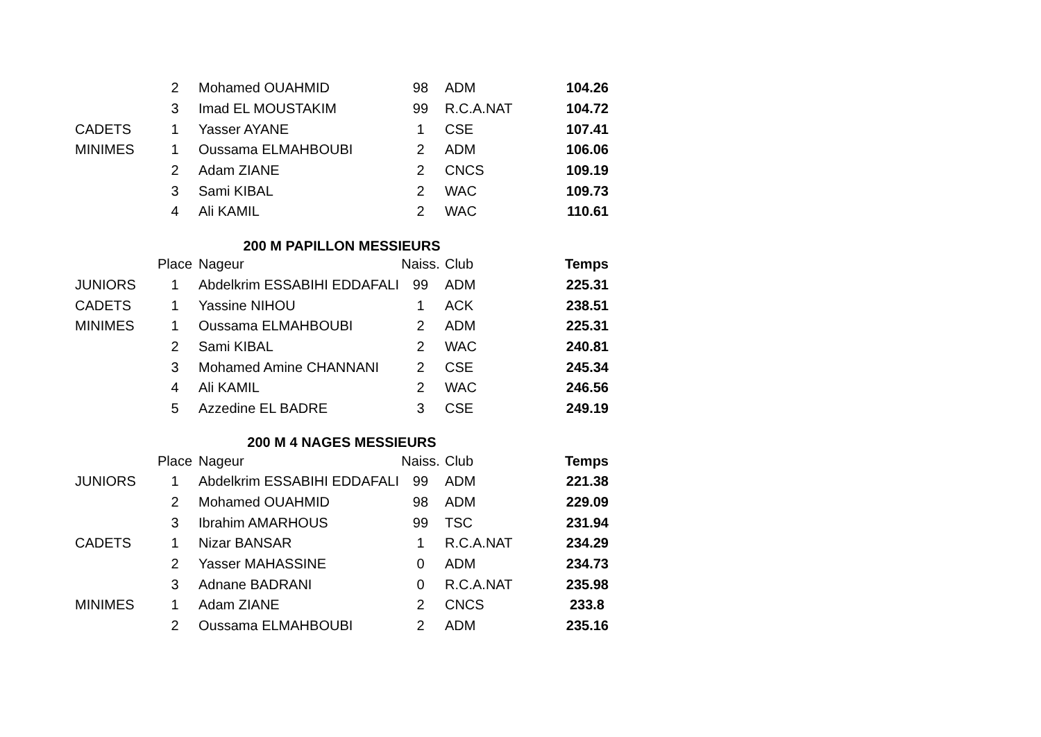| | 2 | Mohamed OUAHMID | 98 | ADM | 104.26 |
| | 3 | Imad EL MOUSTAKIM | 99 | R.C.A.NAT | 104.72 |
| CADETS | 1 | Yasser AYANE | 1 | CSE | 107.41 |
| MINIMES | 1 | Oussama ELMAHBOUBI | 2 | ADM | 106.06 |
| | 2 | Adam ZIANE | 2 | CNCS | 109.19 |
| | 3 | Sami KIBAL | 2 | WAC | 109.73 |
| | 4 | Ali KAMIL | 2 | WAC | 110.61 |
| 200 M PAPILLON MESSIEURS | | | | | |
| | Place | Nageur | Naiss. | Club | Temps |
| JUNIORS | 1 | Abdelkrim ESSABIHI EDDAFALI | 99 | ADM | 225.31 |
| CADETS | 1 | Yassine NIHOU | 1 | ACK | 238.51 |
| MINIMES | 1 | Oussama ELMAHBOUBI | 2 | ADM | 225.31 |
| | 2 | Sami KIBAL | 2 | WAC | 240.81 |
| | 3 | Mohamed Amine CHANNANI | 2 | CSE | 245.34 |
| | 4 | Ali KAMIL | 2 | WAC | 246.56 |
| | 5 | Azzedine EL BADRE | 3 | CSE | 249.19 |
| 200 M 4 NAGES MESSIEURS | | | | | |
| | Place | Nageur | Naiss. | Club | Temps |
| JUNIORS | 1 | Abdelkrim ESSABIHI EDDAFALI | 99 | ADM | 221.38 |
| | 2 | Mohamed OUAHMID | 98 | ADM | 229.09 |
| | 3 | Ibrahim AMARHOUS | 99 | TSC | 231.94 |
| CADETS | 1 | Nizar BANSAR | 1 | R.C.A.NAT | 234.29 |
| | 2 | Yasser MAHASSINE | 0 | ADM | 234.73 |
| | 3 | Adnane BADRANI | 0 | R.C.A.NAT | 235.98 |
| MINIMES | 1 | Adam ZIANE | 2 | CNCS | 233.8 |
| | 2 | Oussama ELMAHBOUBI | 2 | ADM | 235.16 |